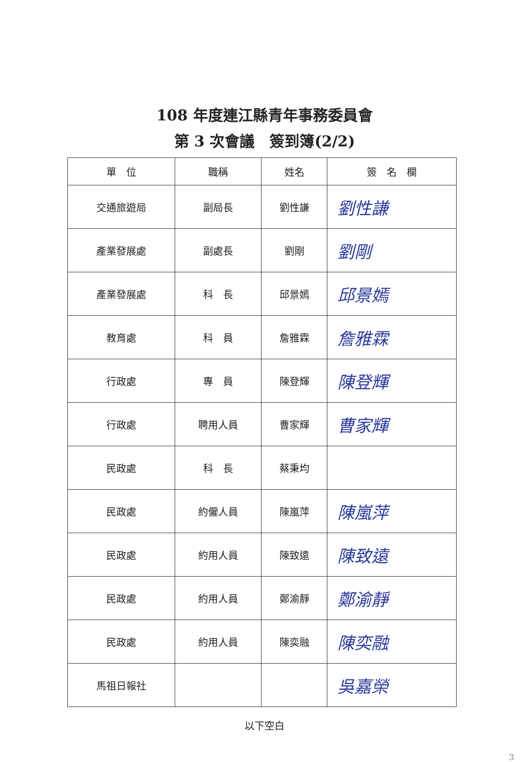108 年度連江縣青年事務委員會
第 3 次會議　簽到簿(2/2)
| 單 位 | 職稱 | 姓名 | 簽 名 欄 |
| --- | --- | --- | --- |
| 交通旅遊局 | 副局長 | 劉性謙 | 劉性謙 |
| 產業發展處 | 副處長 | 劉剛 | 劉剛 |
| 產業發展處 | 科 長 | 邱景嫣 | 邱景嫣 |
| 教育處 | 科 員 | 詹雅霖 | 詹雅霖 |
| 行政處 | 專 員 | 陳登輝 | 陳登輝 |
| 行政處 | 聘用人員 | 曹家輝 | 曹家輝 |
| 民政處 | 科 長 | 蔡秉均 | |
| 民政處 | 約僱人員 | 陳嵐萍 | 陳嵐萍 |
| 民政處 | 約用人員 | 陳致遠 | 陳致遠 |
| 民政處 | 約用人員 | 鄭渝靜 | 鄭渝靜 |
| 民政處 | 約用人員 | 陳奕融 | 陳奕融 |
| 馬祖日報社 | | | 吳嘉榮 |
以下空白
3